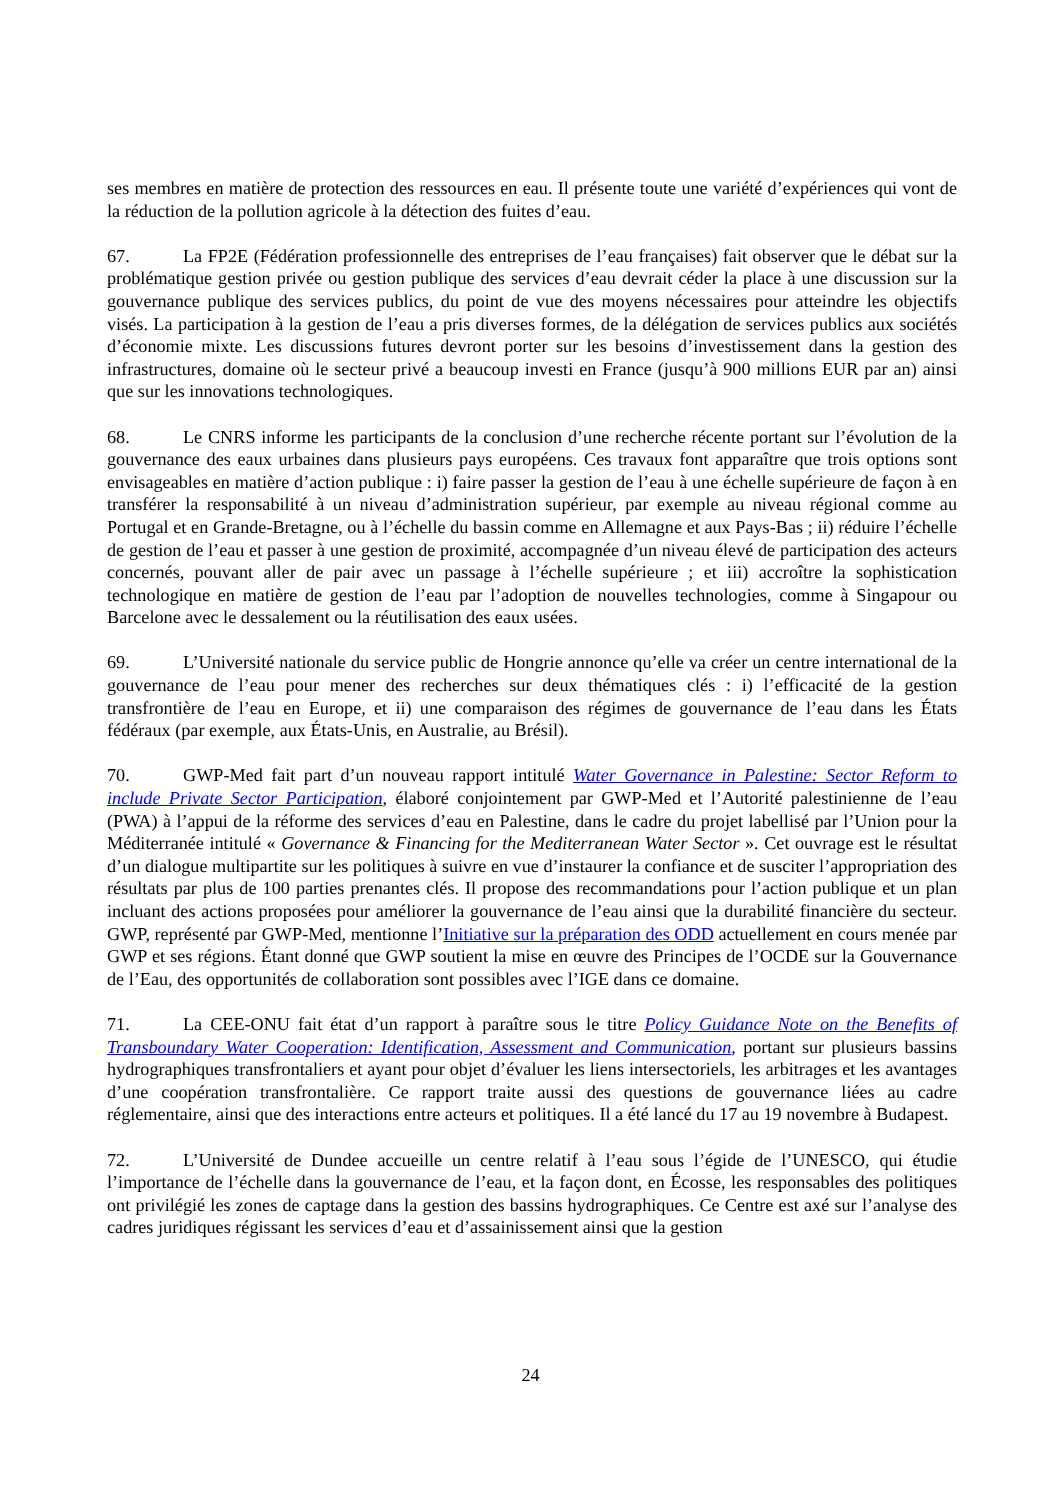ses membres en matière de protection des ressources en eau. Il présente toute une variété d’expériences qui vont de la réduction de la pollution agricole à la détection des fuites d’eau.
67. La FP2E (Fédération professionnelle des entreprises de l’eau françaises) fait observer que le débat sur la problématique gestion privée ou gestion publique des services d’eau devrait céder la place à une discussion sur la gouvernance publique des services publics, du point de vue des moyens nécessaires pour atteindre les objectifs visés. La participation à la gestion de l’eau a pris diverses formes, de la délégation de services publics aux sociétés d’économie mixte. Les discussions futures devront porter sur les besoins d’investissement dans la gestion des infrastructures, domaine où le secteur privé a beaucoup investi en France (jusqu’à 900 millions EUR par an) ainsi que sur les innovations technologiques.
68. Le CNRS informe les participants de la conclusion d’une recherche récente portant sur l’évolution de la gouvernance des eaux urbaines dans plusieurs pays européens. Ces travaux font apparaître que trois options sont envisageables en matière d’action publique : i) faire passer la gestion de l’eau à une échelle supérieure de façon à en transférer la responsabilité à un niveau d’administration supérieur, par exemple au niveau régional comme au Portugal et en Grande-Bretagne, ou à l’échelle du bassin comme en Allemagne et aux Pays-Bas ; ii) réduire l’échelle de gestion de l’eau et passer à une gestion de proximité, accompagnée d’un niveau élevé de participation des acteurs concernés, pouvant aller de pair avec un passage à l’échelle supérieure ; et iii) accroître la sophistication technologique en matière de gestion de l’eau par l’adoption de nouvelles technologies, comme à Singapour ou Barcelone avec le dessalement ou la réutilisation des eaux usées.
69. L’Université nationale du service public de Hongrie annonce qu’elle va créer un centre international de la gouvernance de l’eau pour mener des recherches sur deux thématiques clés : i) l’efficacité de la gestion transfrontière de l’eau en Europe, et ii) une comparaison des régimes de gouvernance de l’eau dans les États fédéraux (par exemple, aux États-Unis, en Australie, au Brésil).
70. GWP-Med fait part d’un nouveau rapport intitulé Water Governance in Palestine: Sector Reform to include Private Sector Participation, élaboré conjointement par GWP-Med et l’Autorité palestinienne de l’eau (PWA) à l’appui de la réforme des services d’eau en Palestine, dans le cadre du projet labellisé par l’Union pour la Méditerranée intitulé « Governance & Financing for the Mediterranean Water Sector ». Cet ouvrage est le résultat d’un dialogue multipartite sur les politiques à suivre en vue d’instaurer la confiance et de susciter l’appropriation des résultats par plus de 100 parties prenantes clés. Il propose des recommandations pour l’action publique et un plan incluant des actions proposées pour améliorer la gouvernance de l’eau ainsi que la durabilité financière du secteur. GWP, représenté par GWP-Med, mentionne l’Initiative sur la préparation des ODD actuellement en cours menée par GWP et ses régions. Étant donné que GWP soutient la mise en œuvre des Principes de l’OCDE sur la Gouvernance de l’Eau, des opportunités de collaboration sont possibles avec l’IGE dans ce domaine.
71. La CEE-ONU fait état d’un rapport à paraître sous le titre Policy Guidance Note on the Benefits of Transboundary Water Cooperation: Identification, Assessment and Communication, portant sur plusieurs bassins hydrographiques transfrontaliers et ayant pour objet d’évaluer les liens intersectoriels, les arbitrages et les avantages d’une coopération transfrontalière. Ce rapport traite aussi des questions de gouvernance liées au cadre réglementaire, ainsi que des interactions entre acteurs et politiques. Il a été lancé du 17 au 19 novembre à Budapest.
72. L’Université de Dundee accueille un centre relatif à l’eau sous l’égide de l’UNESCO, qui étudie l’importance de l’échelle dans la gouvernance de l’eau, et la façon dont, en Écosse, les responsables des politiques ont privilégié les zones de captage dans la gestion des bassins hydrographiques. Ce Centre est axé sur l’analyse des cadres juridiques régissant les services d’eau et d’assainissement ainsi que la gestion
24